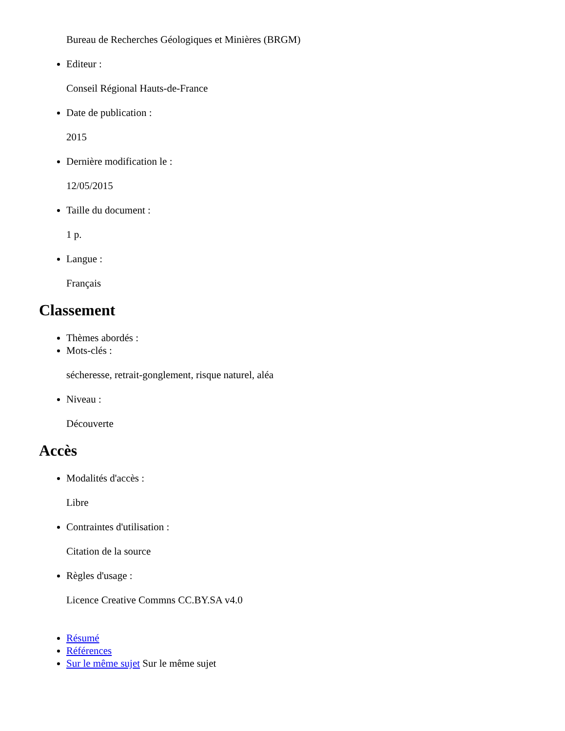Bureau de Recherches Géologiques et Minières (BRGM)
Editeur :
Conseil Régional Hauts-de-France
Date de publication :
2015
Dernière modification le :
12/05/2015
Taille du document :
1 p.
Langue :
Français
Classement
Thèmes abordés :
Mots-clés :
sécheresse, retrait-gonglement, risque naturel, aléa
Niveau :
Découverte
Accès
Modalités d'accès :
Libre
Contraintes d'utilisation :
Citation de la source
Règles d'usage :
Licence Creative Commns CC.BY.SA v4.0
Résumé
Références
Sur le même sujet Sur le même sujet